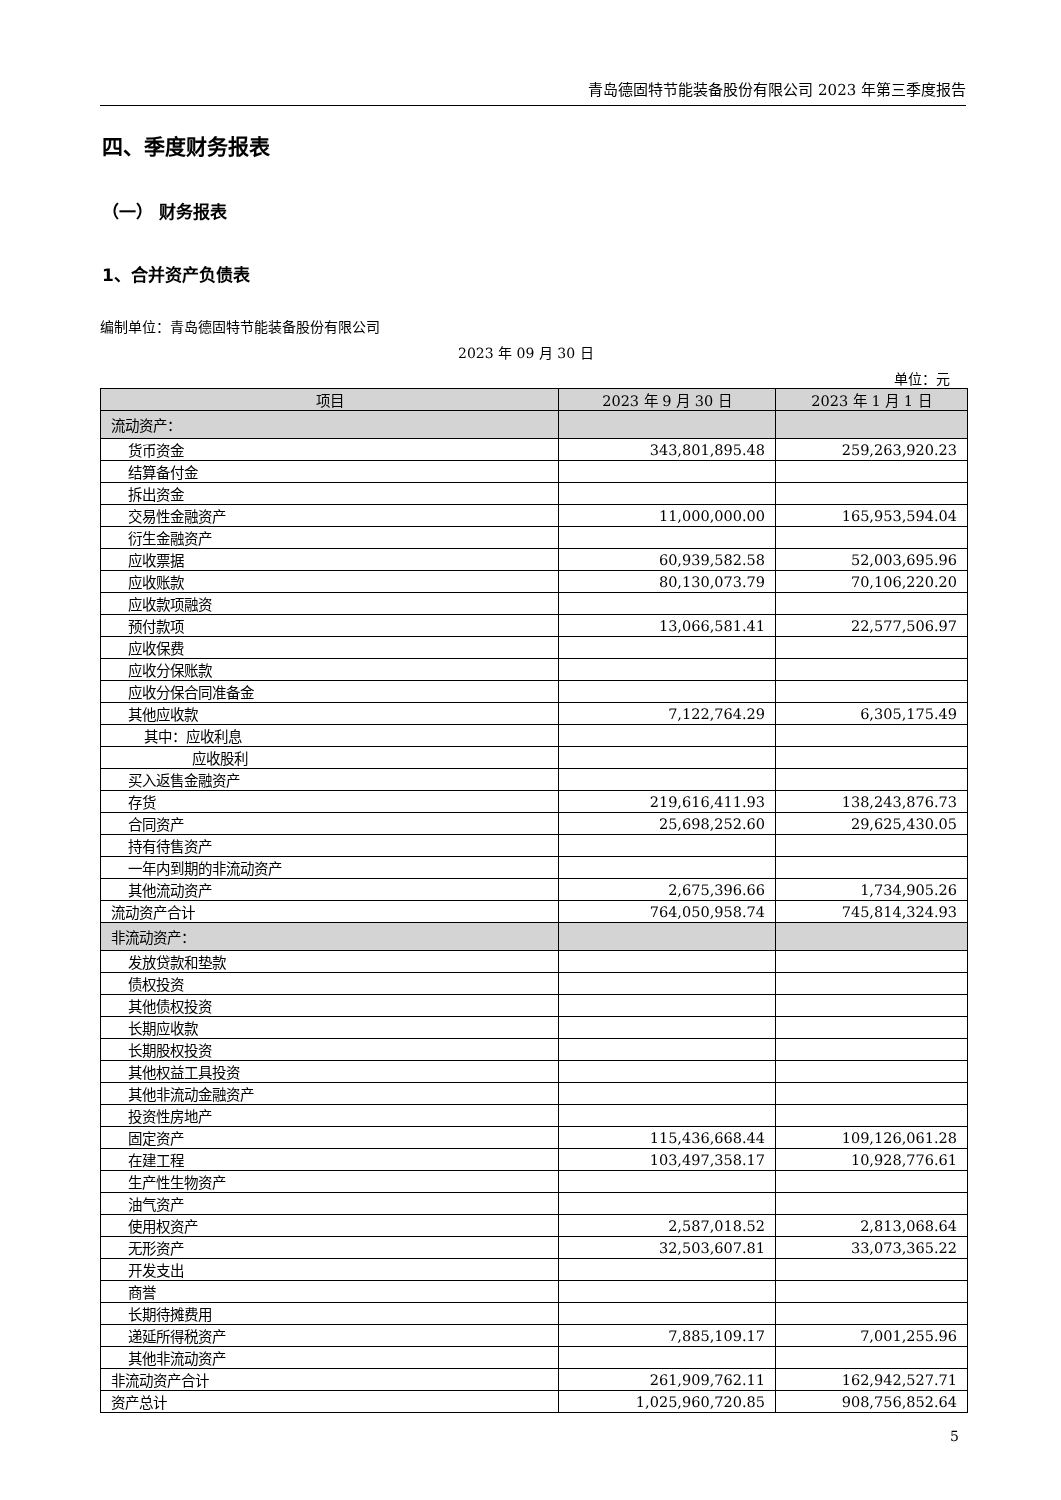青岛德固特节能装备股份有限公司 2023 年第三季度报告
四、季度财务报表
（一） 财务报表
1、合并资产负债表
编制单位：青岛德固特节能装备股份有限公司
2023 年 09 月 30 日
单位：元
| 项目 | 2023 年 9 月 30 日 | 2023 年 1 月 1 日 |
| --- | --- | --- |
| 流动资产： | | |
| 货币资金 | 343,801,895.48 | 259,263,920.23 |
| 结算备付金 | | |
| 拆出资金 | | |
| 交易性金融资产 | 11,000,000.00 | 165,953,594.04 |
| 衍生金融资产 | | |
| 应收票据 | 60,939,582.58 | 52,003,695.96 |
| 应收账款 | 80,130,073.79 | 70,106,220.20 |
| 应收款项融资 | | |
| 预付款项 | 13,066,581.41 | 22,577,506.97 |
| 应收保费 | | |
| 应收分保账款 | | |
| 应收分保合同准备金 | | |
| 其他应收款 | 7,122,764.29 | 6,305,175.49 |
| 其中：应收利息 | | |
| 应收股利 | | |
| 买入返售金融资产 | | |
| 存货 | 219,616,411.93 | 138,243,876.73 |
| 合同资产 | 25,698,252.60 | 29,625,430.05 |
| 持有待售资产 | | |
| 一年内到期的非流动资产 | | |
| 其他流动资产 | 2,675,396.66 | 1,734,905.26 |
| 流动资产合计 | 764,050,958.74 | 745,814,324.93 |
| 非流动资产： | | |
| 发放贷款和垫款 | | |
| 债权投资 | | |
| 其他债权投资 | | |
| 长期应收款 | | |
| 长期股权投资 | | |
| 其他权益工具投资 | | |
| 其他非流动金融资产 | | |
| 投资性房地产 | | |
| 固定资产 | 115,436,668.44 | 109,126,061.28 |
| 在建工程 | 103,497,358.17 | 10,928,776.61 |
| 生产性生物资产 | | |
| 油气资产 | | |
| 使用权资产 | 2,587,018.52 | 2,813,068.64 |
| 无形资产 | 32,503,607.81 | 33,073,365.22 |
| 开发支出 | | |
| 商誉 | | |
| 长期待摊费用 | | |
| 递延所得税资产 | 7,885,109.17 | 7,001,255.96 |
| 其他非流动资产 | | |
| 非流动资产合计 | 261,909,762.11 | 162,942,527.71 |
| 资产总计 | 1,025,960,720.85 | 908,756,852.64 |
5